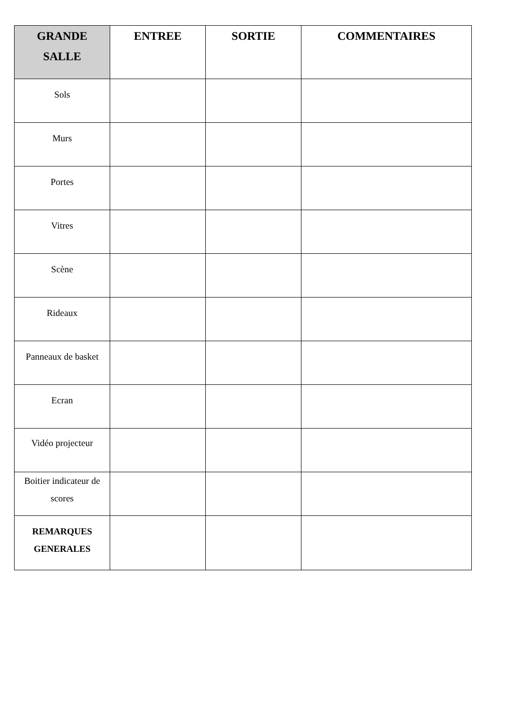| GRANDE SALLE | ENTREE | SORTIE | COMMENTAIRES |
| --- | --- | --- | --- |
| Sols | | | |
| Murs | | | |
| Portes | | | |
| Vitres | | | |
| Scène | | | |
| Rideaux | | | |
| Panneaux de basket | | | |
| Ecran | | | |
| Vidéo projecteur | | | |
| Boitier indicateur de scores | | | |
| REMARQUES GENERALES | | | |